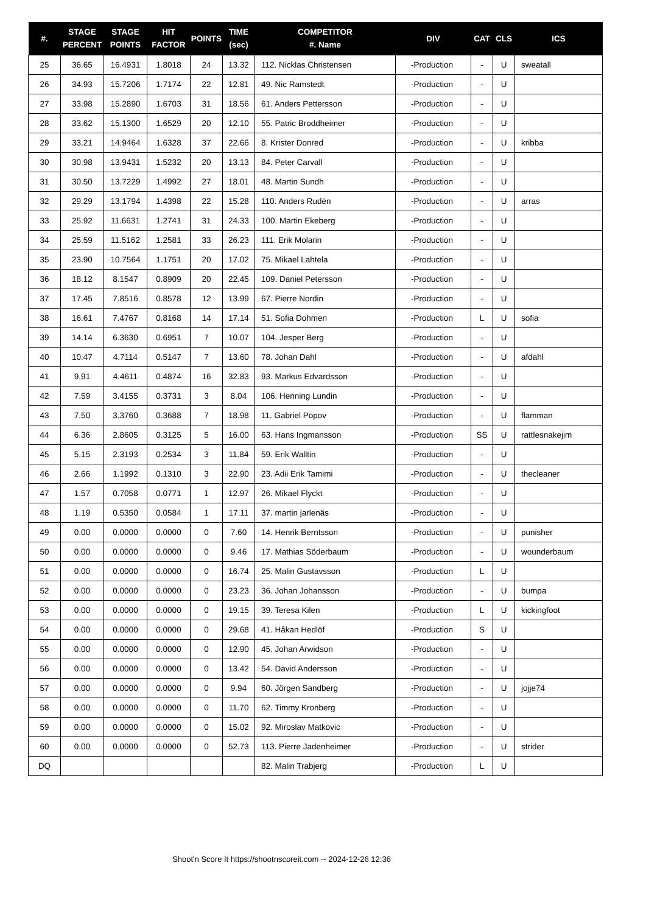| #. | STAGE PERCENT | STAGE POINTS | HIT FACTOR | POINTS | TIME (sec) | COMPETITOR #. Name | DIV | CAT | CLS | ICS |
| --- | --- | --- | --- | --- | --- | --- | --- | --- | --- | --- |
| 25 | 36.65 | 16.4931 | 1.8018 | 24 | 13.32 | 112. Nicklas Christensen | -Production | - | U | sweatall |
| 26 | 34.93 | 15.7206 | 1.7174 | 22 | 12.81 | 49. Nic Ramstedt | -Production | - | U | |
| 27 | 33.98 | 15.2890 | 1.6703 | 31 | 18.56 | 61. Anders Pettersson | -Production | - | U | |
| 28 | 33.62 | 15.1300 | 1.6529 | 20 | 12.10 | 55. Patric Broddheimer | -Production | - | U | |
| 29 | 33.21 | 14.9464 | 1.6328 | 37 | 22.66 | 8. Krister Donred | -Production | - | U | kribba |
| 30 | 30.98 | 13.9431 | 1.5232 | 20 | 13.13 | 84. Peter Carvall | -Production | - | U | |
| 31 | 30.50 | 13.7229 | 1.4992 | 27 | 18.01 | 48. Martin Sundh | -Production | - | U | |
| 32 | 29.29 | 13.1794 | 1.4398 | 22 | 15.28 | 110. Anders Rudén | -Production | - | U | arras |
| 33 | 25.92 | 11.6631 | 1.2741 | 31 | 24.33 | 100. Martin Ekeberg | -Production | - | U | |
| 34 | 25.59 | 11.5162 | 1.2581 | 33 | 26.23 | 111. Erik Molarin | -Production | - | U | |
| 35 | 23.90 | 10.7564 | 1.1751 | 20 | 17.02 | 75. Mikael Lahtela | -Production | - | U | |
| 36 | 18.12 | 8.1547 | 0.8909 | 20 | 22.45 | 109. Daniel Petersson | -Production | - | U | |
| 37 | 17.45 | 7.8516 | 0.8578 | 12 | 13.99 | 67. Pierre Nordin | -Production | - | U | |
| 38 | 16.61 | 7.4767 | 0.8168 | 14 | 17.14 | 51. Sofia Dohmen | -Production | L | U | sofia |
| 39 | 14.14 | 6.3630 | 0.6951 | 7 | 10.07 | 104. Jesper Berg | -Production | - | U | |
| 40 | 10.47 | 4.7114 | 0.5147 | 7 | 13.60 | 78. Johan Dahl | -Production | - | U | afdahl |
| 41 | 9.91 | 4.4611 | 0.4874 | 16 | 32.83 | 93. Markus Edvardsson | -Production | - | U | |
| 42 | 7.59 | 3.4155 | 0.3731 | 3 | 8.04 | 106. Henning Lundin | -Production | - | U | |
| 43 | 7.50 | 3.3760 | 0.3688 | 7 | 18.98 | 11. Gabriel Popov | -Production | - | U | flamman |
| 44 | 6.36 | 2.8605 | 0.3125 | 5 | 16.00 | 63. Hans Ingmansson | -Production | SS | U | rattlesnakejim |
| 45 | 5.15 | 2.3193 | 0.2534 | 3 | 11.84 | 59. Erik Walltin | -Production | - | U | |
| 46 | 2.66 | 1.1992 | 0.1310 | 3 | 22.90 | 23. Adii Erik Tamimi | -Production | - | U | thecleaner |
| 47 | 1.57 | 0.7058 | 0.0771 | 1 | 12.97 | 26. Mikael Flyckt | -Production | - | U | |
| 48 | 1.19 | 0.5350 | 0.0584 | 1 | 17.11 | 37. martin jarlenäs | -Production | - | U | |
| 49 | 0.00 | 0.0000 | 0.0000 | 0 | 7.60 | 14. Henrik Berntsson | -Production | - | U | punisher |
| 50 | 0.00 | 0.0000 | 0.0000 | 0 | 9.46 | 17. Mathias Söderbaum | -Production | - | U | wounderbaum |
| 51 | 0.00 | 0.0000 | 0.0000 | 0 | 16.74 | 25. Malin Gustavsson | -Production | L | U | |
| 52 | 0.00 | 0.0000 | 0.0000 | 0 | 23.23 | 36. Johan Johansson | -Production | - | U | bumpa |
| 53 | 0.00 | 0.0000 | 0.0000 | 0 | 19.15 | 39. Teresa Kilen | -Production | L | U | kickingfoot |
| 54 | 0.00 | 0.0000 | 0.0000 | 0 | 29.68 | 41. Håkan Hedlöf | -Production | S | U | |
| 55 | 0.00 | 0.0000 | 0.0000 | 0 | 12.90 | 45. Johan Arwidson | -Production | - | U | |
| 56 | 0.00 | 0.0000 | 0.0000 | 0 | 13.42 | 54. David Andersson | -Production | - | U | |
| 57 | 0.00 | 0.0000 | 0.0000 | 0 | 9.94 | 60. Jörgen Sandberg | -Production | - | U | jojje74 |
| 58 | 0.00 | 0.0000 | 0.0000 | 0 | 11.70 | 62. Timmy Kronberg | -Production | - | U | |
| 59 | 0.00 | 0.0000 | 0.0000 | 0 | 15.02 | 92. Miroslav Matkovic | -Production | - | U | |
| 60 | 0.00 | 0.0000 | 0.0000 | 0 | 52.73 | 113. Pierre Jadenheimer | -Production | - | U | strider |
| DQ | | | | | | 82. Malin Trabjerg | -Production | L | U | |
Shoot'n Score It https://shootnscoreit.com -- 2024-12-26 12:36